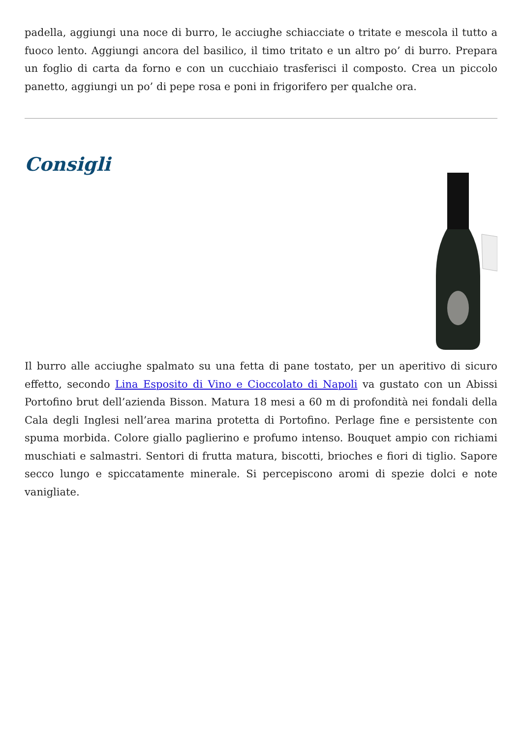padella, aggiungi una noce di burro, le acciughe schiacciate o tritate e mescola il tutto a fuoco lento. Aggiungi ancora del basilico, il timo tritato e un altro po’ di burro. Prepara un foglio di carta da forno e con un cucchiaio trasferisci il composto. Crea un piccolo panetto, aggiungi un po’ di pepe rosa e poni in frigorifero per qualche ora.
Consigli
Il burro alle acciughe spalmato su una fetta di pane tostato, per un aperitivo di sicuro effetto, secondo Lina Esposito di Vino e Cioccolato di Napoli va gustato con un Abissi Portofino brut dell’azienda Bisson. Matura 18 mesi a 60 m di profondità nei fondali della Cala degli Inglesi nell’area marina protetta di Portofino. Perlage fine e persistente con spuma morbida. Colore giallo paglierino e profumo intenso. Bouquet ampio con richiami muschiati e salmastri. Sentori di frutta matura, biscotti, brioches e fiori di tiglio. Sapore secco lungo e spiccatamente minerale. Si percepiscono aromi di spezie dolci e note vanigliate.